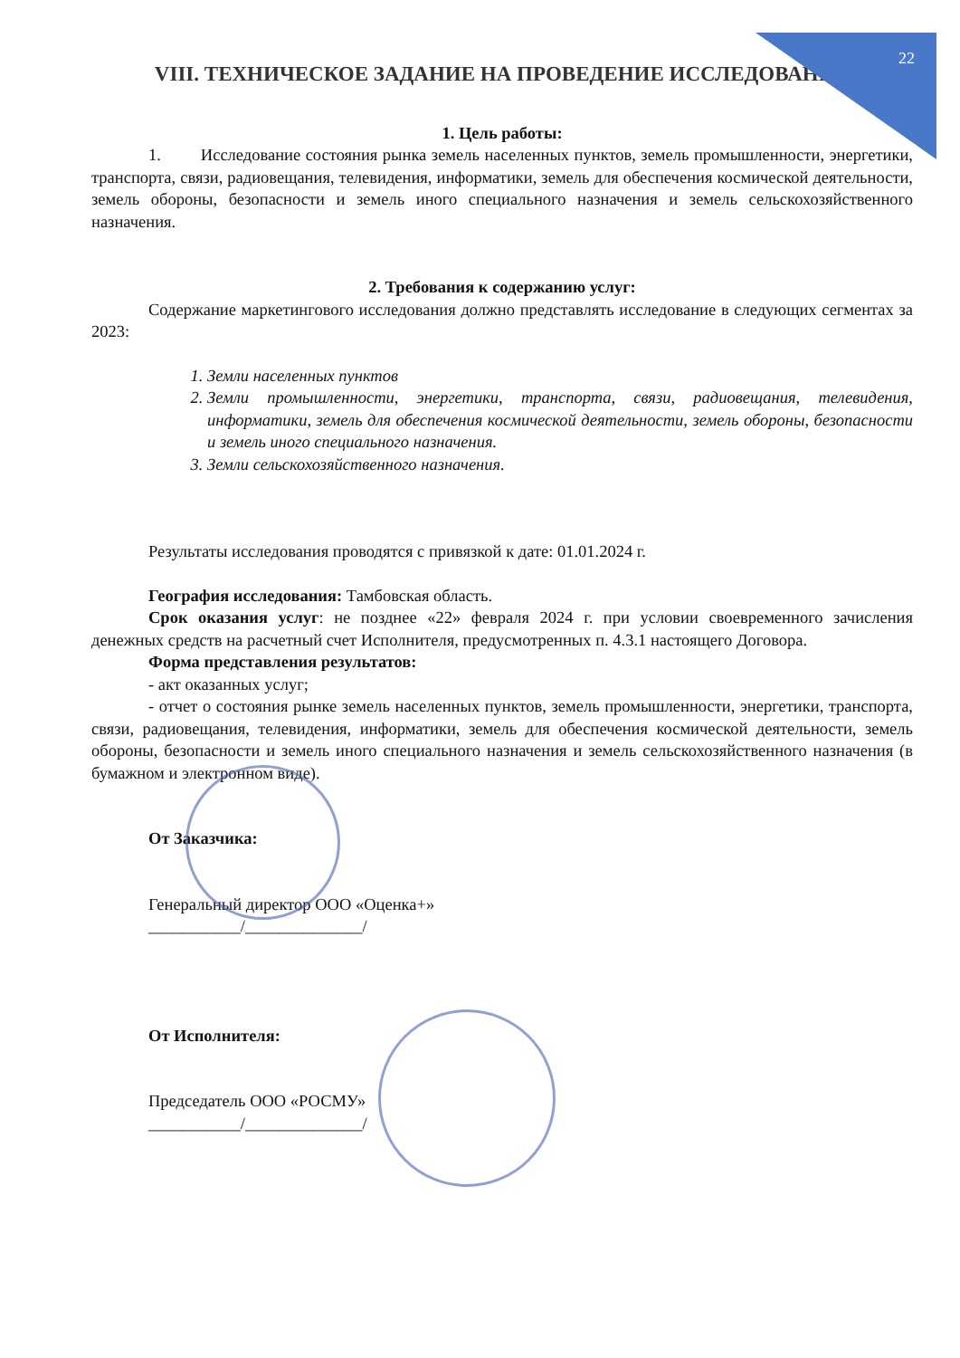22
VIII. ТЕХНИЧЕСКОЕ ЗАДАНИЕ НА ПРОВЕДЕНИЕ ИССЛЕДОВАНИЯ
1. Цель работы:
1. Исследование состояния рынка земель населенных пунктов, земель промышленности, энергетики, транспорта, связи, радиовещания, телевидения, информатики, земель для обеспечения космической деятельности, земель обороны, безопасности и земель иного специального назначения и земель сельскохозяйственного назначения.
2. Требования к содержанию услуг:
Содержание маркетингового исследования должно представлять исследование в следующих сегментах за 2023:
1. Земли населенных пунктов
2. Земли промышленности, энергетики, транспорта, связи, радиовещания, телевидения, информатики, земель для обеспечения космической деятельности, земель обороны, безопасности и земель иного специального назначения.
3. Земли сельскохозяйственного назначения.
Результаты исследования проводятся с привязкой к дате: 01.01.2024 г.
География исследования: Тамбовская область.
Срок оказания услуг: не позднее «22» февраля 2024 г. при условии своевременного зачисления денежных средств на расчетный счет Исполнителя, предусмотренных п. 4.3.1 настоящего Договора.
Форма представления результатов:
- акт оказанных услуг;
- отчет о состояния рынке земель населенных пунктов, земель промышленности, энергетики, транспорта, связи, радиовещания, телевидения, информатики, земель для обеспечения космической деятельности, земель обороны, безопасности и земель иного специального назначения и земель сельскохозяйственного назначения (в бумажном и электронном виде).
От Заказчика:
Генеральный директор ООО «Оценка+»
___________/______________/
От Исполнителя:
Председатель ООО «РОСМУ»
___________/______________/